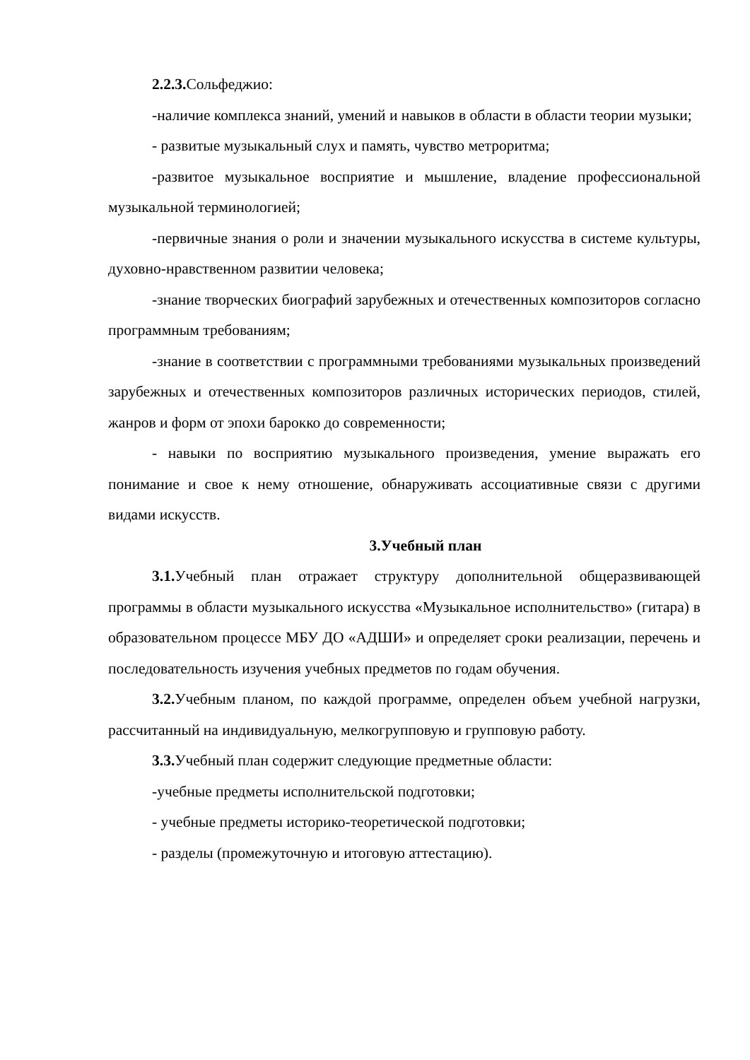2.2.3. Сольфеджио:
-наличие комплекса знаний, умений и навыков в области в области теории музыки;
- развитые музыкальный слух и память, чувство метроритма;
-развитое музыкальное восприятие и мышление, владение профессиональной музыкальной терминологией;
-первичные знания о роли и значении музыкального искусства в системе культуры, духовно-нравственном развитии человека;
-знание творческих биографий зарубежных и отечественных композиторов согласно программным требованиям;
-знание в соответствии с программными требованиями музыкальных произведений зарубежных и отечественных композиторов различных исторических периодов, стилей, жанров и форм от эпохи барокко до современности;
- навыки по восприятию музыкального произведения, умение выражать его понимание и свое к нему отношение, обнаруживать ассоциативные связи с другими видами искусств.
3.Учебный план
3.1. Учебный план отражает структуру дополнительной общеразвивающей программы в области музыкального искусства «Музыкальное исполнительство» (гитара) в образовательном процессе МБУ ДО «АДШИ» и определяет сроки реализации, перечень и последовательность изучения учебных предметов по годам обучения.
3.2. Учебным планом, по каждой программе, определен объем учебной нагрузки, рассчитанный на индивидуальную, мелкогрупповую и групповую работу.
3.3. Учебный план содержит следующие предметные области:
-учебные предметы исполнительской подготовки;
- учебные предметы историко-теоретической подготовки;
- разделы (промежуточную и итоговую аттестацию).